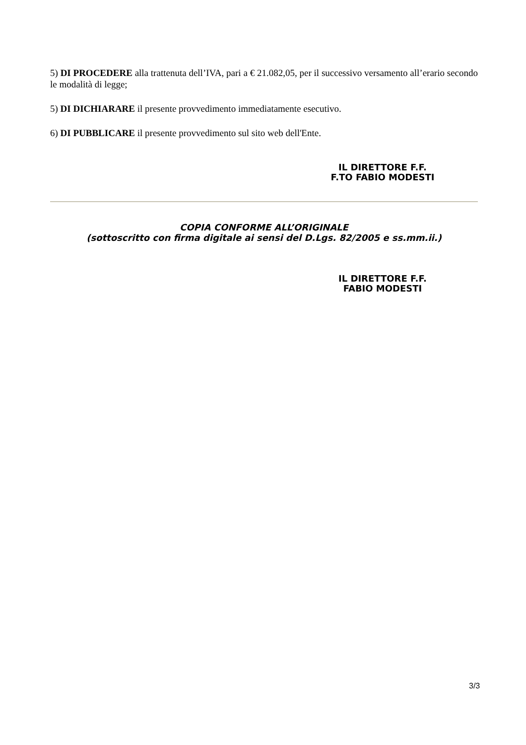5) DI PROCEDERE alla trattenuta dell’IVA, pari a € 21.082,05, per il successivo versamento all’erario secondo le modalità di legge;
5) DI DICHIARARE il presente provvedimento immediatamente esecutivo.
6) DI PUBBLICARE il presente provvedimento sul sito web dell'Ente.
IL DIRETTORE F.F.
F.TO FABIO MODESTI
COPIA CONFORME ALL’ORIGINALE
(sottoscritto con firma digitale ai sensi del D.Lgs. 82/2005 e ss.mm.ii.)
IL DIRETTORE F.F.
FABIO MODESTI
3/3